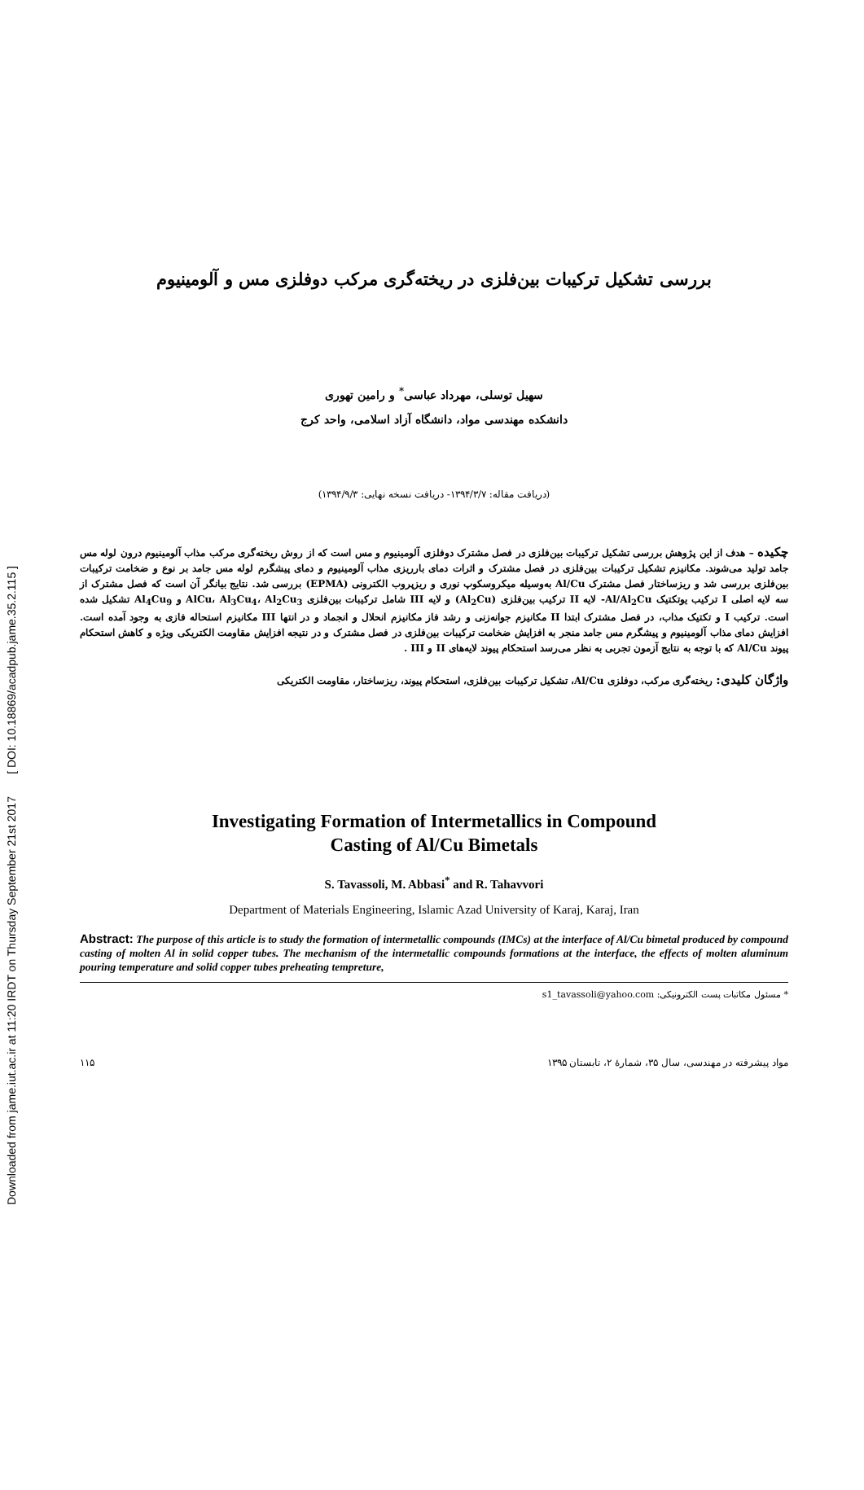Downloaded from jame.iut.ac.ir at 11:20 IRDT on Thursday September 21st 2017 [ DOI: 10.18869/acadpub.jame.35.2.115 ]
بررسی تشکیل ترکیبات بین‌فلزی در ریخته‌گری مرکب دوفلزی مس و آلومینیوم
سهیل توسلی، مهرداد عباسی<sup>*</sup> و رامین تهوری
دانشکده مهندسی مواد، دانشگاه آزاد اسلامی، واحد کرج
(دریافت مقاله: ۱۳۹۴/۳/۷- دریافت نسخه نهایی: ۱۳۹۴/۹/۳)
چکیده – هدف از این پژوهش بررسی تشکیل ترکیبات بین‌فلزی در فصل مشترک دوفلزی آلومینیوم و مس است که از روش ریخته‌گری مرکب مذاب آلومینیوم درون لوله مس جامد تولید می‌شوند. مکانیزم تشکیل ترکیبات بین‌فلزی در فصل مشترک و اثرات دمای بارریزی مذاب آلومینیوم و دمای پیشگرم لوله مس جامد بر نوع و ضخامت ترکیبات بین‌فلزی بررسی شد و ریزساختار فصل مشترک Al/Cu به‌وسیله میکروسکوپ نوری و ریزپروب الکترونی (EPMA) بررسی شد. نتایج بیانگر آن است که فصل مشترک از سه لایه اصلی I ترکیب یوتکتیک Al/Al<sub>2</sub>Cu- لایه II ترکیب بین‌فلزی (Al<sub>2</sub>Cu) و لایه III شامل ترکیبات بین‌فلزی AlCu، Al<sub>3</sub>Cu<sub>4</sub>، Al<sub>2</sub>Cu<sub>3</sub> و Al<sub>4</sub>Cu<sub>9</sub> تشکیل شده است. ترکیب I و تکتیک مذاب، در فصل مشترک ابتدا II مکانیزم جوانه‌زنی و رشد فاز مکانیزم انحلال و انجماد و در انتها III مکانیزم استحاله فازی به وجود آمده است. افزایش دمای مذاب آلومینیوم و پیشگرم مس جامد منجر به افزایش ضخامت ترکیبات بین‌فلزی در فصل مشترک و در نتیجه افزایش مقاومت الکتریکی ویژه و کاهش استحکام پیوند Al/Cu که با توجه به نتایج آزمون تجربی به نظر می‌رسد استحکام پیوند لایه‌های II و III .
واژگان کلیدی: ریخته‌گری مرکب، دوفلزی Al/Cu، تشکیل ترکیبات بین‌فلزی، استحکام پیوند، ریزساختار، مقاومت الکتریکی
Investigating Formation of Intermetallics in Compound
Casting of Al/Cu Bimetals
S. Tavassoli, M. Abbasi<sup>*</sup> and R. Tahavvori
Department of Materials Engineering, Islamic Azad University of Karaj, Karaj, Iran
Abstract: The purpose of this article is to study the formation of intermetallic compounds (IMCs) at the interface of Al/Cu bimetal produced by compound casting of molten Al in solid copper tubes. The mechanism of the intermetallic compounds formations at the interface, the effects of molten aluminum pouring temperature and solid copper tubes preheating tempreture,
* مسئول مکاتبات پست الکترونیکی: s1_tavassoli@yahoo.com
مواد پیشرفته در مهندسی، سال ۳۵، شمارهٔ ۲، تابستان ۱۳۹۵ ۱۱۵